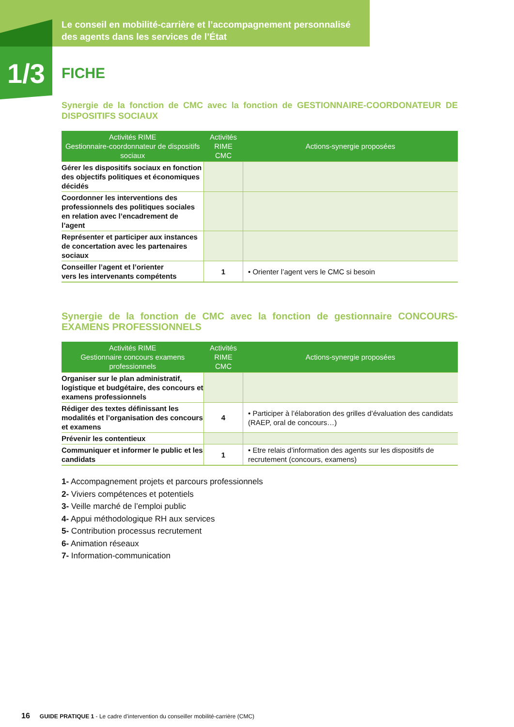Le conseil en mobilité-carrière et l’accompagnement personnalisé
des agents dans les services de l’État
1/3
FICHE
Synergie de la fonction de CMC avec la fonction de GESTIONNAIRE-COORDONATEUR DE DISPOSITIFS SOCIAUX
| Activités RIME Gestionnaire-coordonnateur de dispositifs sociaux | Activités RIME CMC | Actions-synergie proposées |
| --- | --- | --- |
| Gérer les dispositifs sociaux en fonction des objectifs politiques et économiques décidés | | |
| Coordonner les interventions des professionnels des politiques sociales en relation avec l’encadrement de l’agent | | |
| Représenter et participer aux instances de concertation avec les partenaires sociaux | | |
| Conseiller l’agent et l’orienter vers les intervenants compétents | 1 | • Orienter l’agent vers le CMC si besoin |
Synergie de la fonction de CMC avec la fonction de gestionnaire CONCOURS-EXAMENS PROFESSIONNELS
| Activités RIME Gestionnaire concours examens professionnels | Activités RIME CMC | Actions-synergie proposées |
| --- | --- | --- |
| Organiser sur le plan administratif, logistique et budgétaire, des concours et examens professionnels | | |
| Rédiger des textes définissant les modalités et l’organisation des concours et examens | 4 | • Participer à l’élaboration des grilles d’évaluation des candidats (RAEP, oral de concours…) |
| Prévenir les contentieux | | |
| Communiquer et informer le public et les candidats | 1 | • Etre relais d’information des agents sur les dispositifs de recrutement (concours, examens) |
1- Accompagnement projets et parcours professionnels
2- Viviers compétences et potentiels
3- Veille marché de l’emploi public
4- Appui méthodologique RH aux services
5- Contribution processus recrutement
6- Animation réseaux
7- Information-communication
16 GUIDE PRATIQUE 1 - Le cadre d’intervention du conseiller mobilité-carrière (CMC)